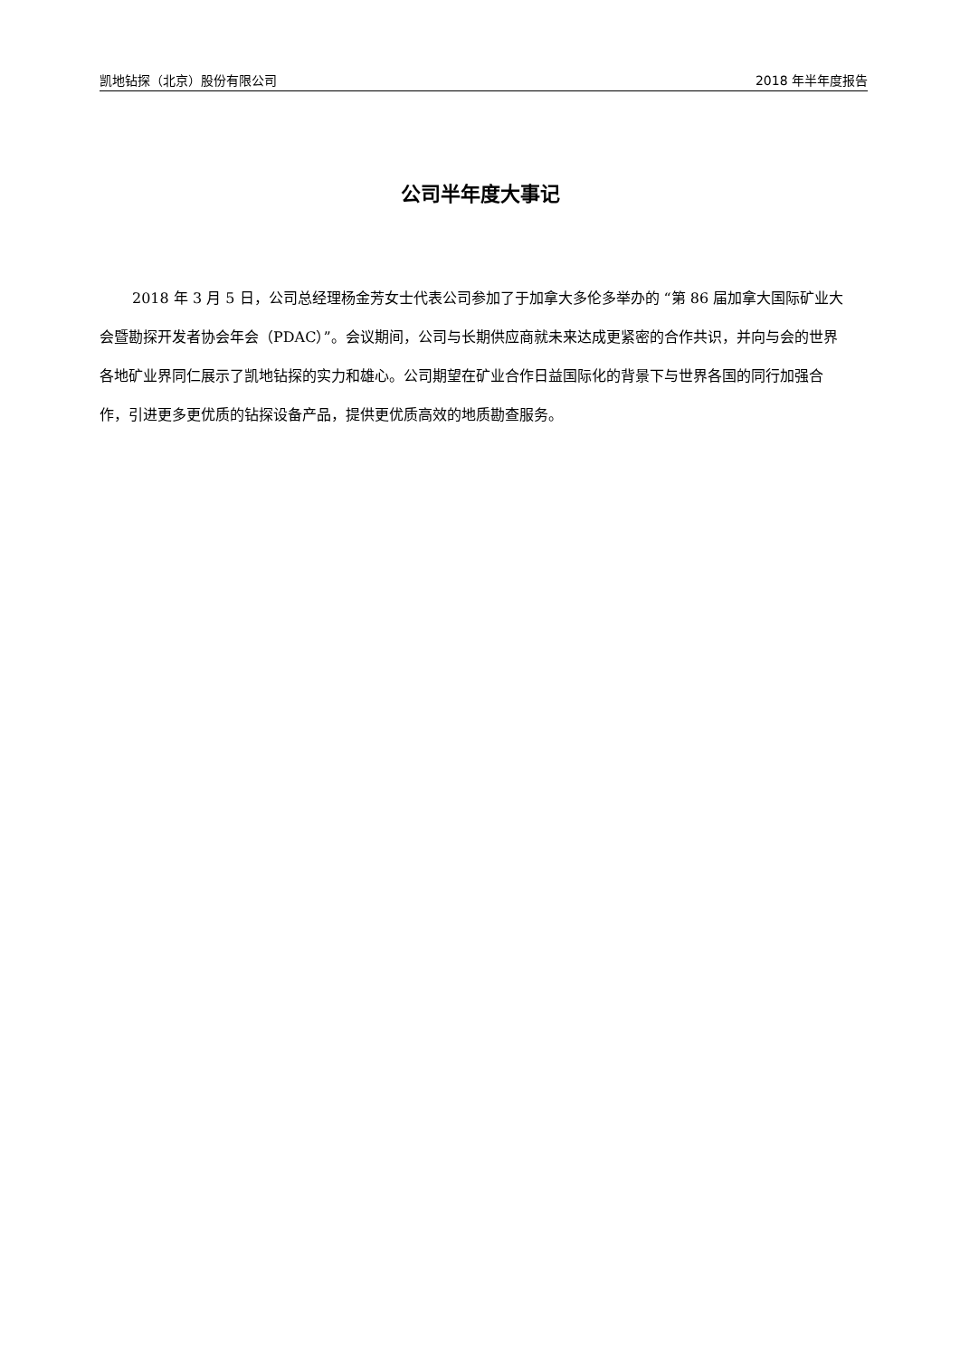凯地钻探（北京）股份有限公司 2018 年半年度报告
公司半年度大事记
2018 年 3 月 5 日，公司总经理杨金芳女士代表公司参加了于加拿大多伦多举办的 “第 86 届加拿大国际矿业大会暨勘探开发者协会年会（PDAC）”。会议期间，公司与长期供应商就未来达成更紧密的合作共识，并向与会的世界各地矿业界同仁展示了凯地钻探的实力和雄心。公司期望在矿业合作日益国际化的背景下与世界各国的同行加强合作，引进更多更优质的钻探设备产品，提供更优质高效的地质勘查服务。